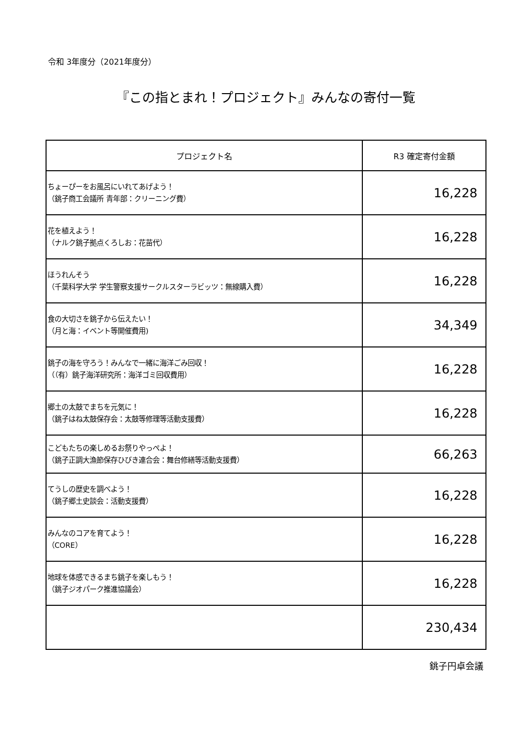令和 3年度分（2021年度分）
『この指とまれ！プロジェクト』みんなの寄付一覧
| プロジェクト名 | R3 確定寄付金額 |
| --- | --- |
| ちょーぴーをお風呂にいれてあげよう！ （銚子商工会議所 青年部：クリーニング費） | 16,228 |
| 花を植えよう！ （ナルク銚子拠点くろしお：花苗代） | 16,228 |
| ほうれんそう （千葉科学大学 学生警察支援サークルスターラビッツ：無線購入費） | 16,228 |
| 食の大切さを銚子から伝えたい！ （月と海：イベント等開催費用) | 34,349 |
| 銚子の海を守ろう！みんなで一緒に海洋ごみ回収！ （（有）銚子海洋研究所：海洋ゴミ回収費用） | 16,228 |
| 郷土の太鼓でまちを元気に！ （銚子はね太鼓保存会：太鼓等修理等活動支援費） | 16,228 |
| こどもたちの楽しめるお祭りやっぺよ！ （銚子正調大漁節保存ひびき連合会：舞台修繕等活動支援費） | 66,263 |
| てうしの歴史を調べよう！ （銚子郷土史談会：活動支援費） | 16,228 |
| みんなのコアを育てよう！ （CORE） | 16,228 |
| 地球を体感できるまち銚子を楽しもう！ （銚子ジオパーク推進協議会） | 16,228 |
| | 230,434 |
銚子円卓会議